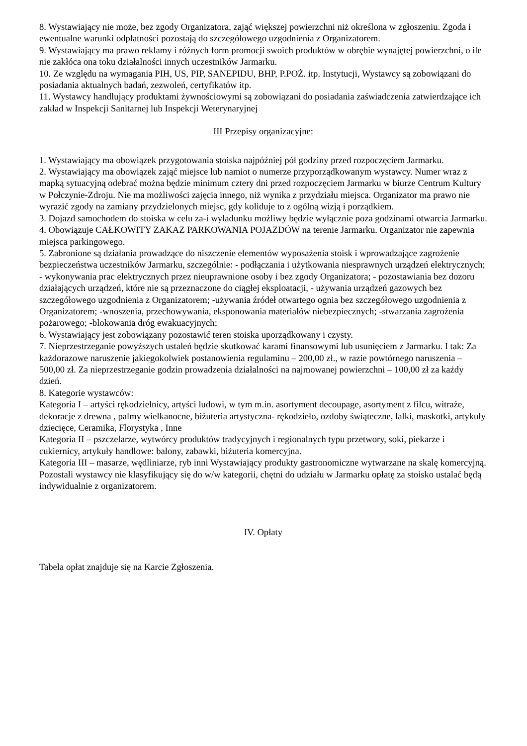8. Wystawiający nie może, bez zgody Organizatora, zająć większej powierzchni niż określona w zgłoszeniu. Zgoda i ewentualne warunki odpłatności pozostają do szczegółowego uzgodnienia z Organizatorem.
9. Wystawiający ma prawo reklamy i różnych form promocji swoich produktów w obrębie wynajętej powierzchni, o ile nie zakłóca ona toku działalności innych uczestników Jarmarku.
10. Ze względu na wymagania PIH, US, PIP, SANEPIDU, BHP, P.POŻ. itp. Instytucji, Wystawcy są zobowiązani do posiadania aktualnych badań, zezwoleń, certyfikatów itp.
11. Wystawcy handlujący produktami żywnościowymi są zobowiązani do posiadania zaświadczenia zatwierdzające ich zakład w Inspekcji Sanitarnej lub Inspekcji Weterynaryjnej
III Przepisy organizacyjne:
1. Wystawiający ma obowiązek przygotowania stoiska najpóźniej pół godziny przed rozpoczęciem Jarmarku.
2. Wystawiający ma obowiązek zająć miejsce lub namiot o numerze przyporządkowanym wystawcy. Numer wraz z mapką sytuacyjną odebrać można będzie minimum cztery dni przed rozpoczęciem Jarmarku w biurze Centrum Kultury w Połczynie-Zdroju. Nie ma możliwości zajęcia innego, niż wynika z przydziału miejsca. Organizator ma prawo nie wyrazić zgody na zamiany przydzielonych miejsc, gdy koliduje to z ogólną wizją i porządkiem.
3. Dojazd samochodem do stoiska w celu za-i wyładunku możliwy będzie wyłącznie poza godzinami otwarcia Jarmarku.
4. Obowiązuje CAŁKOWITY ZAKAZ PARKOWANIA POJAZDÓW na terenie Jarmarku. Organizator nie zapewnia miejsca parkingowego.
5. Zabronione są działania prowadzące do niszczenie elementów wyposażenia stoisk i wprowadzające zagrożenie bezpieczeństwa uczestników Jarmarku, szczególnie: - podłączania i użytkowania niesprawnych urządzeń elektrycznych; - wykonywania prac elektrycznych przez nieuprawnione osoby i bez zgody Organizatora; - pozostawiania bez dozoru działających urządzeń, które nie są przeznaczone do ciągłej eksploatacji, - używania urządzeń gazowych bez szczegółowego uzgodnienia z Organizatorem; -używania źródeł otwartego ognia bez szczegółowego uzgodnienia z Organizatorem; -wnoszenia, przechowywania, eksponowania materiałów niebezpiecznych; -stwarzania zagrożenia pożarowego; -blokowania dróg ewakuacyjnych;
6. Wystawiający jest zobowiązany pozostawić teren stoiska uporządkowany i czysty.
7. Nieprzestrzeganie powyższych ustaleń będzie skutkować karami finansowymi lub usunięciem z Jarmarku. I tak: Za każdorazowe naruszenie jakiegokolwiek postanowienia regulaminu – 200,00 zł., w razie powtórnego naruszenia – 500,00 zł. Za nieprzestrzeganie godzin prowadzenia działalności na najmowanej powierzchni – 100,00 zł za każdy dzień.
8. Kategorie wystawców:
Kategoria I – artyści rękodzielnicy, artyści ludowi, w tym m.in. asortyment decoupage, asortyment z filcu, witraże, dekoracje z drewna , palmy wielkanocne, biżuteria artystyczna- rękodzieło, ozdoby świąteczne, lalki, maskotki, artykuły dziecięce, Ceramika, Florystyka , Inne
Kategoria II – pszczelarze, wytwórcy produktów tradycyjnych i regionalnych typu przetwory, soki, piekarze i cukiernicy, artykuły handlowe: balony, zabawki, biżuteria komercyjna.
Kategoria III – masarze, wędliniarze, ryb inni Wystawiający produkty gastronomiczne wytwarzane na skalę komercyjną.
Pozostali wystawcy nie klasyfikujący się do w/w kategorii, chętni do udziału w Jarmarku opłatę za stoisko ustalać będą indywidualnie z organizatorem.
IV. Opłaty
Tabela opłat znajduje się na Karcie Zgłoszenia.